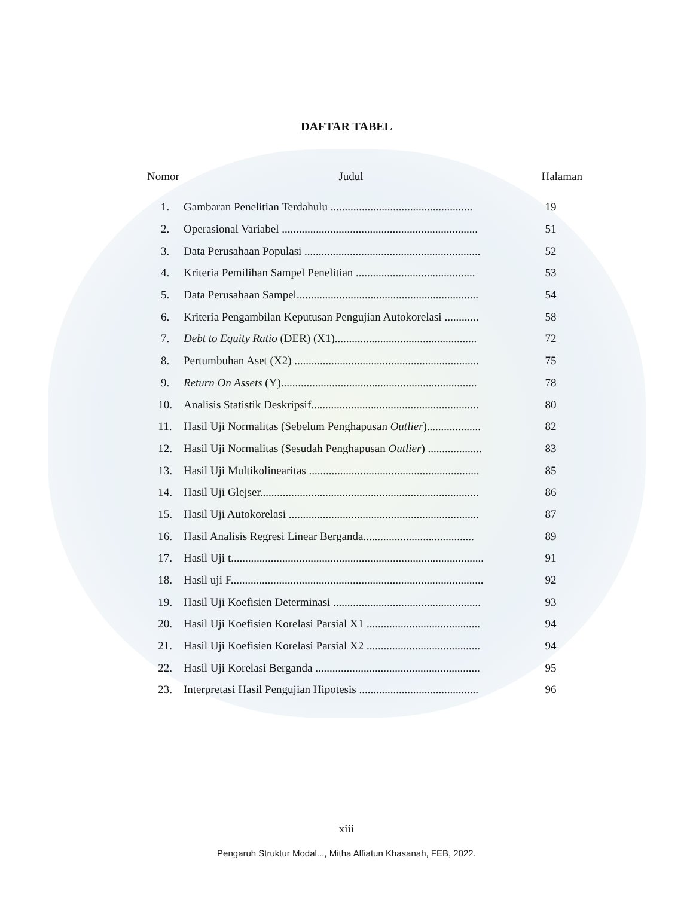DAFTAR TABEL
| Nomor | Judul | Halaman |
| --- | --- | --- |
| 1. | Gambaran Penelitian Terdahulu .................................................. | 19 |
| 2. | Operasional Variabel ..................................................................... | 51 |
| 3. | Data Perusahaan Populasi .............................................................. | 52 |
| 4. | Kriteria Pemilihan Sampel Penelitian .......................................... | 53 |
| 5. | Data Perusahaan Sampel................................................................ | 54 |
| 6. | Kriteria Pengambilan Keputusan Pengujian Autokorelasi ............ | 58 |
| 7. | Debt to Equity Ratio (DER) (X1).................................................. | 72 |
| 8. | Pertumbuhan Aset (X2) ................................................................. | 75 |
| 9. | Return On Assets (Y)..................................................................... | 78 |
| 10. | Analisis Statistik Deskripsif........................................................... | 80 |
| 11. | Hasil Uji Normalitas (Sebelum Penghapusan Outlier )................... | 82 |
| 12. | Hasil Uji Normalitas (Sesudah Penghapusan Outlier ) ................... | 83 |
| 13. | Hasil Uji Multikolinearitas ............................................................ | 85 |
| 14. | Hasil Uji Glejser............................................................................. | 86 |
| 15. | Hasil Uji Autokorelasi ................................................................... | 87 |
| 16. | Hasil Analisis Regresi Linear Berganda....................................... | 89 |
| 17. | Hasil Uji t......................................................................................... | 91 |
| 18. | Hasil uji F......................................................................................... | 92 |
| 19. | Hasil Uji Koefisien Determinasi .................................................... | 93 |
| 20. | Hasil Uji Koefisien Korelasi Parsial X1 ........................................ | 94 |
| 21. | Hasil Uji Koefisien Korelasi Parsial X2 ........................................ | 94 |
| 22. | Hasil Uji Korelasi Berganda .......................................................... | 95 |
| 23. | Interpretasi Hasil Pengujian Hipotesis .......................................... | 96 |
xiii
Pengaruh Struktur Modal..., Mitha Alfiatun Khasanah, FEB, 2022.